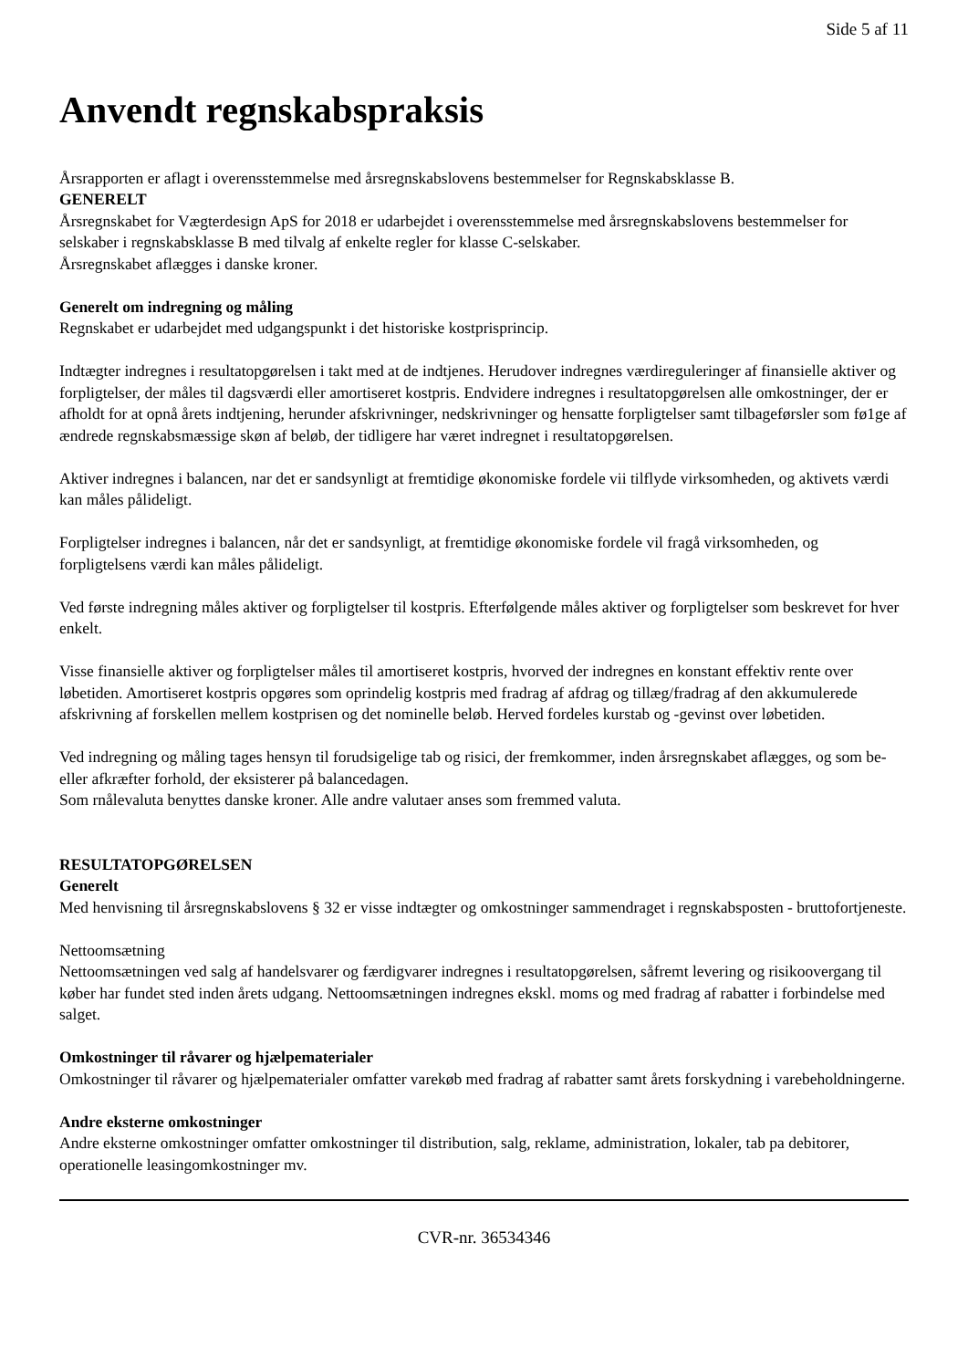Side 5 af 11
Anvendt regnskabspraksis
Årsrapporten er aflagt i overensstemmelse med årsregnskabslovens bestemmelser for Regnskabsklasse B.
GENERELT
Årsregnskabet for Vægterdesign ApS for 2018 er udarbejdet i overensstemmelse med årsregnskabslovens bestemmelser for selskaber i regnskabsklasse B med tilvalg af enkelte regler for klasse C-selskaber.
Årsregnskabet aflægges i danske kroner.
Generelt om indregning og måling
Regnskabet er udarbejdet med udgangspunkt i det historiske kostprisprincip.
Indtægter indregnes i resultatopgørelsen i takt med at de indtjenes. Herudover indregnes værdireguleringer af finansielle aktiver og forpligtelser, der måles til dagsværdi eller amortiseret kostpris. Endvidere indregnes i resultatopgørelsen alle omkostninger, der er afholdt for at opnå årets indtjening, herunder afskrivninger, nedskrivninger og hensatte forpligtelser samt tilbageførsler som fø1ge af ændrede regnskabsmæssige skøn af beløb, der tidligere har været indregnet i resultatopgørelsen.
Aktiver indregnes i balancen, nar det er sandsynligt at fremtidige økonomiske fordele vii tilflyde virksomheden, og aktivets værdi kan måles pålideligt.
Forpligtelser indregnes i balancen, når det er sandsynligt, at fremtidige økonomiske fordele vil fragå virksomheden, og forpligtelsens værdi kan måles pålideligt.
Ved første indregning måles aktiver og forpligtelser til kostpris. Efterfølgende måles aktiver og forpligtelser som beskrevet for hver enkelt.
Visse finansielle aktiver og forpligtelser måles til amortiseret kostpris, hvorved der indregnes en konstant effektiv rente over løbetiden. Amortiseret kostpris opgøres som oprindelig kostpris med fradrag af afdrag og tillæg/fradrag af den akkumulerede afskrivning af forskellen mellem kostprisen og det nominelle beløb. Herved fordeles kurstab og -gevinst over løbetiden.
Ved indregning og måling tages hensyn til forudsigelige tab og risici, der fremkommer, inden årsregnskabet aflægges, og som be- eller afkræfter forhold, der eksisterer på balancedagen.
Som rnålevaluta benyttes danske kroner. Alle andre valutaer anses som fremmed valuta.
RESULTATOPGØRELSEN
Generelt
Med henvisning til årsregnskabslovens § 32 er visse indtægter og omkostninger sammendraget i regnskabsposten - bruttofortjeneste.
Nettoomsætning
Nettoomsætningen ved salg af handelsvarer og færdigvarer indregnes i resultatopgørelsen, såfremt levering og risikoovergang til køber har fundet sted inden årets udgang. Nettoomsætningen indregnes ekskl. moms og med fradrag af rabatter i forbindelse med salget.
Omkostninger til råvarer og hjælpematerialer
Omkostninger til råvarer og hjælpematerialer omfatter varekøb med fradrag af rabatter samt årets forskydning i varebeholdningerne.
Andre eksterne omkostninger
Andre eksterne omkostninger omfatter omkostninger til distribution, salg, reklame, administration, lokaler, tab pa debitorer, operationelle leasingomkostninger mv.
CVR-nr. 36534346